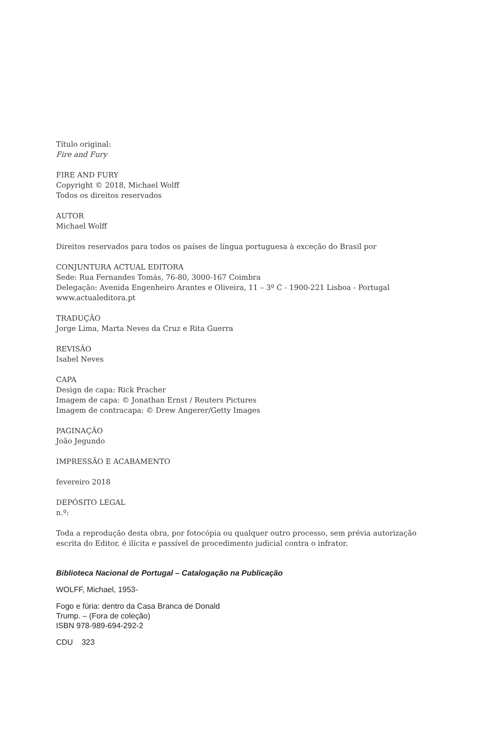Título original:
Fire and Fury
FIRE AND FURY
Copyright © 2018, Michael Wolff
Todos os direitos reservados
AUTOR
Michael Wolff
Direitos reservados para todos os países de língua portuguesa à exceção do Brasil por
CONJUNTURA ACTUAL EDITORA
Sede: Rua Fernandes Tomás, 76-80, 3000-167 Coimbra
Delegação: Avenida Engenheiro Arantes e Oliveira, 11 – 3º C - 1900-221 Lisboa - Portugal
www.actualeditora.pt
TRADUÇÃO
Jorge Lima, Marta Neves da Cruz e Rita Guerra
REVISÃO
Isabel Neves
CAPA
Design de capa: Rick Pracher
Imagem de capa: © Jonathan Ernst / Reuters Pictures
Imagem de contracapa: © Drew Angerer/Getty Images
PAGINAÇÃO
João Jegundo
IMPRESSÃO E ACABAMENTO
fevereiro 2018
DEPÓSITO LEGAL
n.º:
Toda a reprodução desta obra, por fotocópia ou qualquer outro processo, sem prévia autorização
escrita do Editor, é ilícita e passível de procedimento judicial contra o infrator.
Biblioteca Nacional de Portugal – Catalogação na Publicação
WOLFF, Michael, 1953-
Fogo e fúria: dentro da Casa Branca de Donald
Trump. – (Fora de coleção)
ISBN 978-989-694-292-2
CDU 323